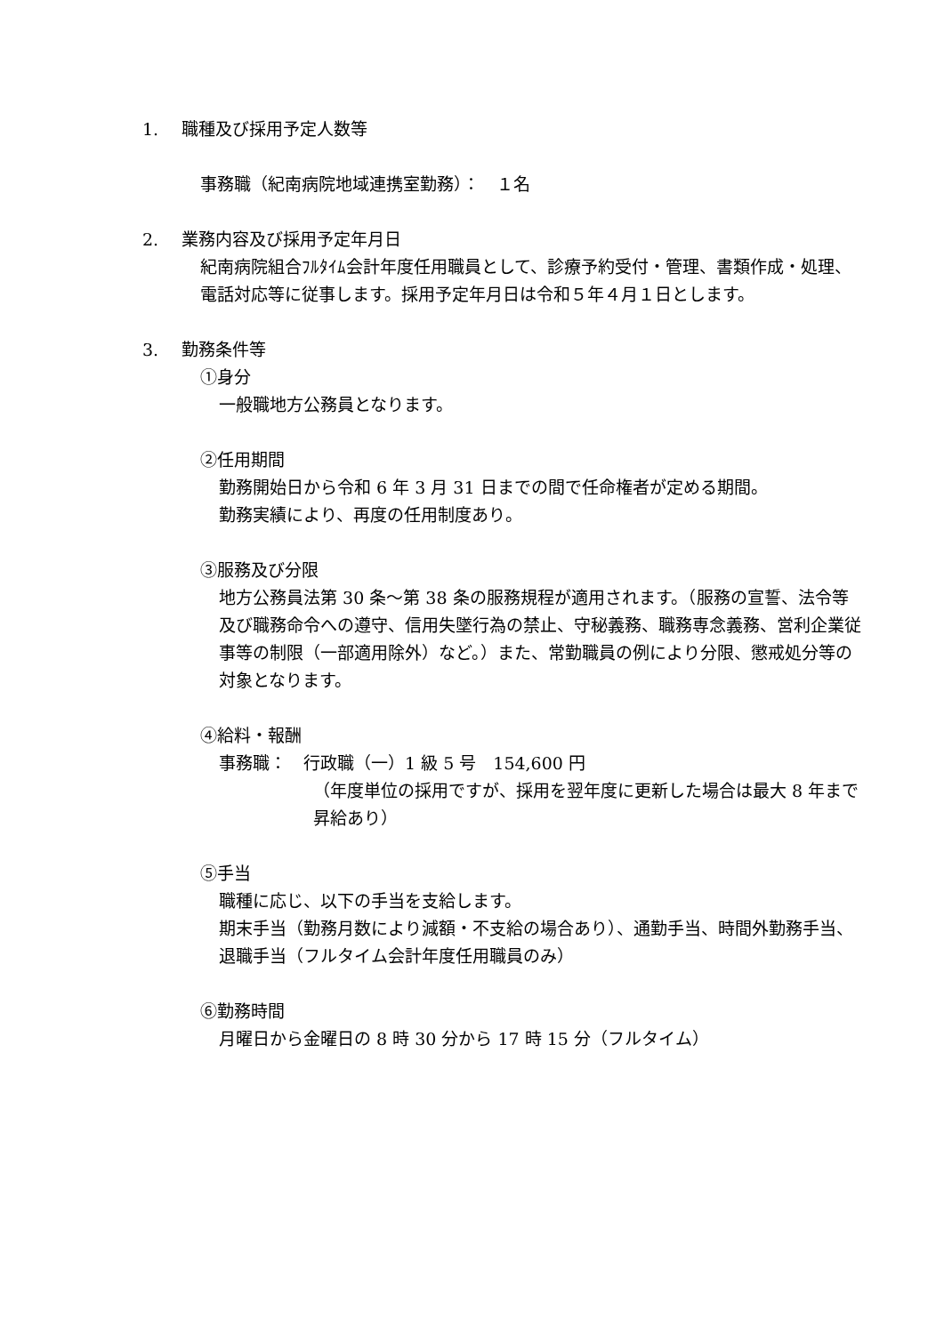1. 職種及び採用予定人数等
事務職（紀南病院地域連携室勤務）：　１名
2. 業務内容及び採用予定年月日
紀南病院組合ﾌﾙﾀｲﾑ会計年度任用職員として、診療予約受付・管理、書類作成・処理、電話対応等に従事します。採用予定年月日は令和５年４月１日とします。
3. 勤務条件等
①身分
一般職地方公務員となります。
②任用期間
勤務開始日から令和 6 年 3 月 31 日までの間で任命権者が定める期間。
勤務実績により、再度の任用制度あり。
③服務及び分限
地方公務員法第 30 条～第 38 条の服務規程が適用されます。（服務の宣誓、法令等及び職務命令への遵守、信用失墜行為の禁止、守秘義務、職務専念義務、営利企業従事等の制限（一部適用除外）など。）また、常勤職員の例により分限、懲戒処分等の対象となります。
④給料・報酬
事務職：　行政職（一）1 級 5 号　154,600 円
（年度単位の採用ですが、採用を翌年度に更新した場合は最大 8 年まで昇給あり）
⑤手当
職種に応じ、以下の手当を支給します。
期末手当（勤務月数により減額・不支給の場合あり）、通勤手当、時間外勤務手当、退職手当（フルタイム会計年度任用職員のみ）
⑥勤務時間
月曜日から金曜日の 8 時 30 分から 17 時 15 分（フルタイム）